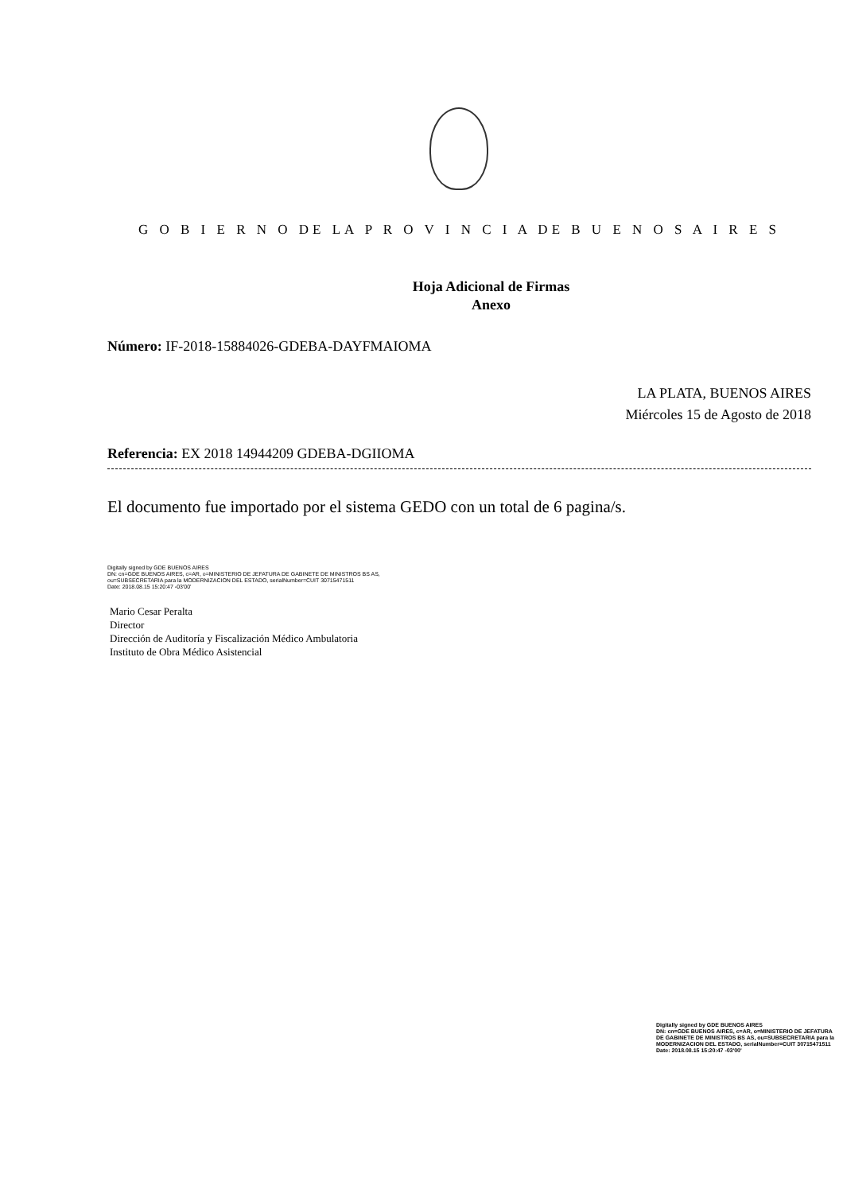G O B I E R N O DE LA P R O V I N C I A DE B U E N O S A I R E S
Hoja Adicional de Firmas
Anexo
Número: IF-2018-15884026-GDEBA-DAYFMAIOMA
LA PLATA, BUENOS AIRES
Miércoles 15 de Agosto de 2018
Referencia: EX 2018 14944209 GDEBA-DGIIOMA
El documento fue importado por el sistema GEDO con un total de 6 pagina/s.
Digitally signed by GDE BUENOS AIRES
DN: cn=GDE BUENOS AIRES, c=AR, o=MINISTERIO DE JEFATURA DE GABINETE DE MINISTROS BS AS,
ou=SUBSECRETARIA para la MODERNIZACION DEL ESTADO, serialNumber=CUIT 30715471511
Date: 2018.08.15 15:20:47 -03'00'
Mario Cesar Peralta
Director
Dirección de Auditoría y Fiscalización Médico Ambulatoria
Instituto de Obra Médico Asistencial
Digitally signed by GDE BUENOS AIRES
DN: cn=GDE BUENOS AIRES, c=AR, o=MINISTERIO DE JEFATURA DE GABINETE DE MINISTROS BS AS, ou=SUBSECRETARIA para la MODERNIZACION DEL ESTADO, serialNumber=CUIT 30715471511
Date: 2018.08.15 15:20:47 -03'00'